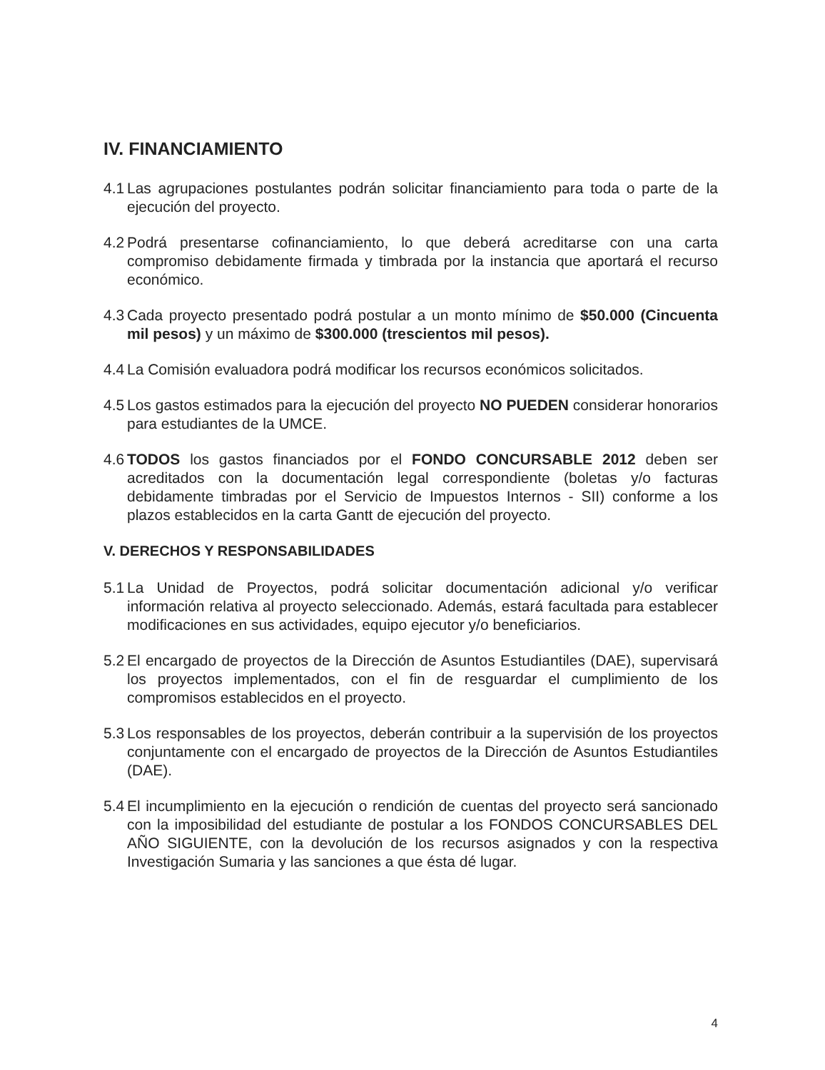IV. FINANCIAMIENTO
4.1 Las agrupaciones postulantes podrán solicitar financiamiento para toda o parte de la ejecución del proyecto.
4.2 Podrá presentarse cofinanciamiento, lo que deberá acreditarse con una carta compromiso debidamente firmada y timbrada por la instancia que aportará el recurso económico.
4.3 Cada proyecto presentado podrá postular a un monto mínimo de $50.000 (Cincuenta mil pesos) y un máximo de $300.000 (trescientos mil pesos).
4.4 La Comisión evaluadora podrá modificar los recursos económicos solicitados.
4.5 Los gastos estimados para la ejecución del proyecto NO PUEDEN considerar honorarios para estudiantes de la UMCE.
4.6 TODOS los gastos financiados por el FONDO CONCURSABLE 2012 deben ser acreditados con la documentación legal correspondiente (boletas y/o facturas debidamente timbradas por el Servicio de Impuestos Internos - SII) conforme a los plazos establecidos en la carta Gantt de ejecución del proyecto.
V. DERECHOS Y RESPONSABILIDADES
5.1 La Unidad de Proyectos, podrá solicitar documentación adicional y/o verificar información relativa al proyecto seleccionado. Además, estará facultada para establecer modificaciones en sus actividades, equipo ejecutor y/o beneficiarios.
5.2 El encargado de proyectos de la Dirección de Asuntos Estudiantiles (DAE), supervisará los proyectos implementados, con el fin de resguardar el cumplimiento de los compromisos establecidos en el proyecto.
5.3 Los responsables de los proyectos, deberán contribuir a la supervisión de los proyectos conjuntamente con el encargado de proyectos de la Dirección de Asuntos Estudiantiles (DAE).
5.4 El incumplimiento en la ejecución o rendición de cuentas del proyecto será sancionado con la imposibilidad del estudiante de postular a los FONDOS CONCURSABLES DEL AÑO SIGUIENTE, con la devolución de los recursos asignados y con la respectiva Investigación Sumaria y las sanciones a que ésta dé lugar.
4